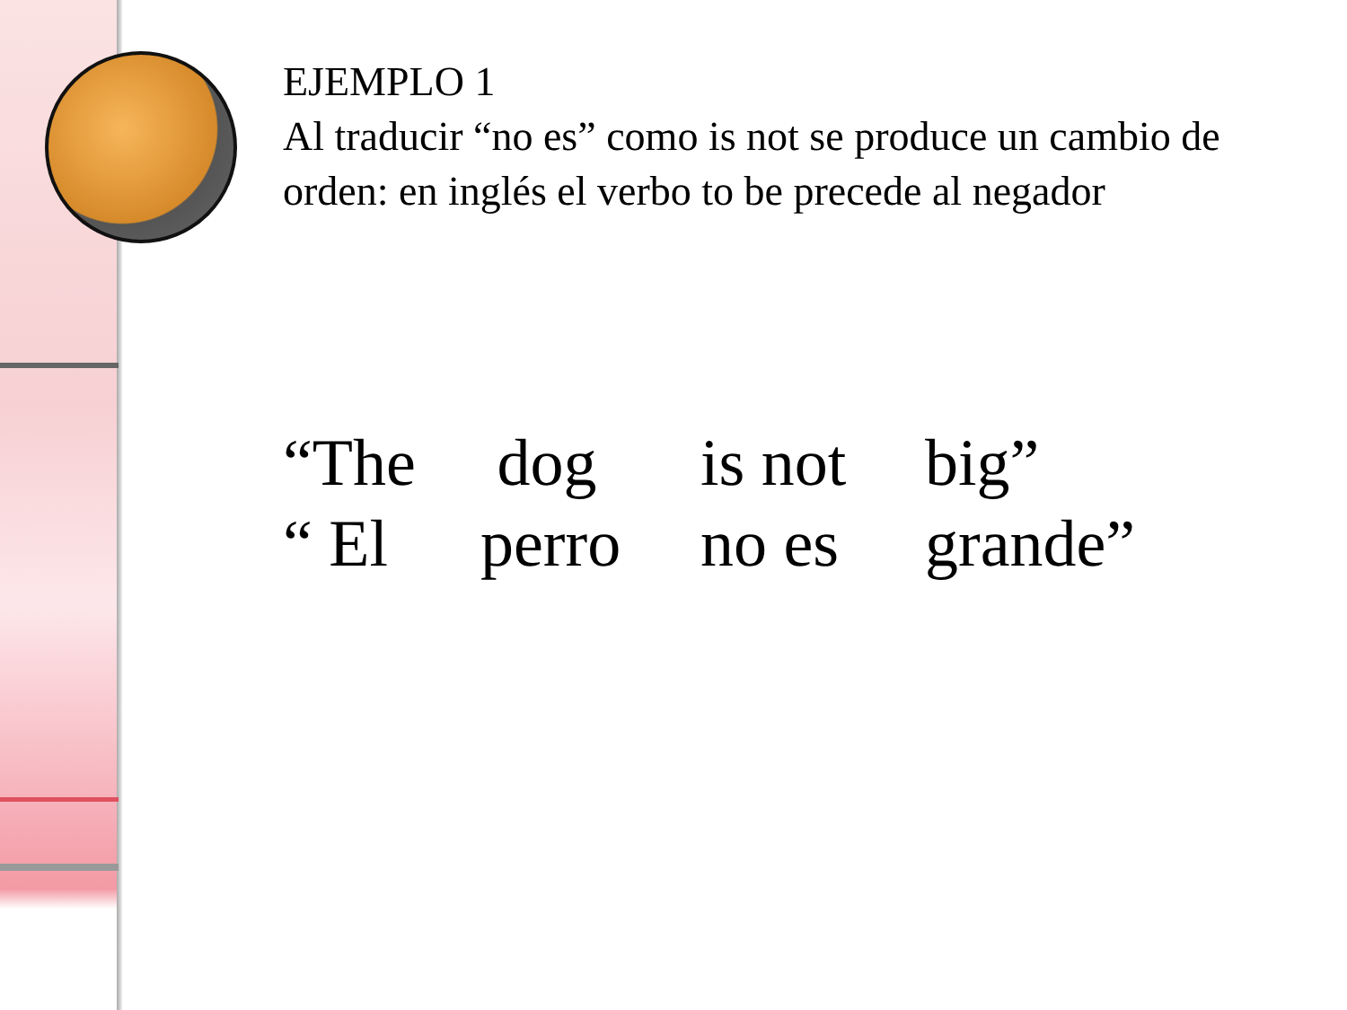EJEMPLO 1
Al traducir “no es” como is not se produce un cambio de orden: en inglés el verbo to be precede al negador
| “The | dog | is not | big” |
| “ El | perro | no es | grande” |